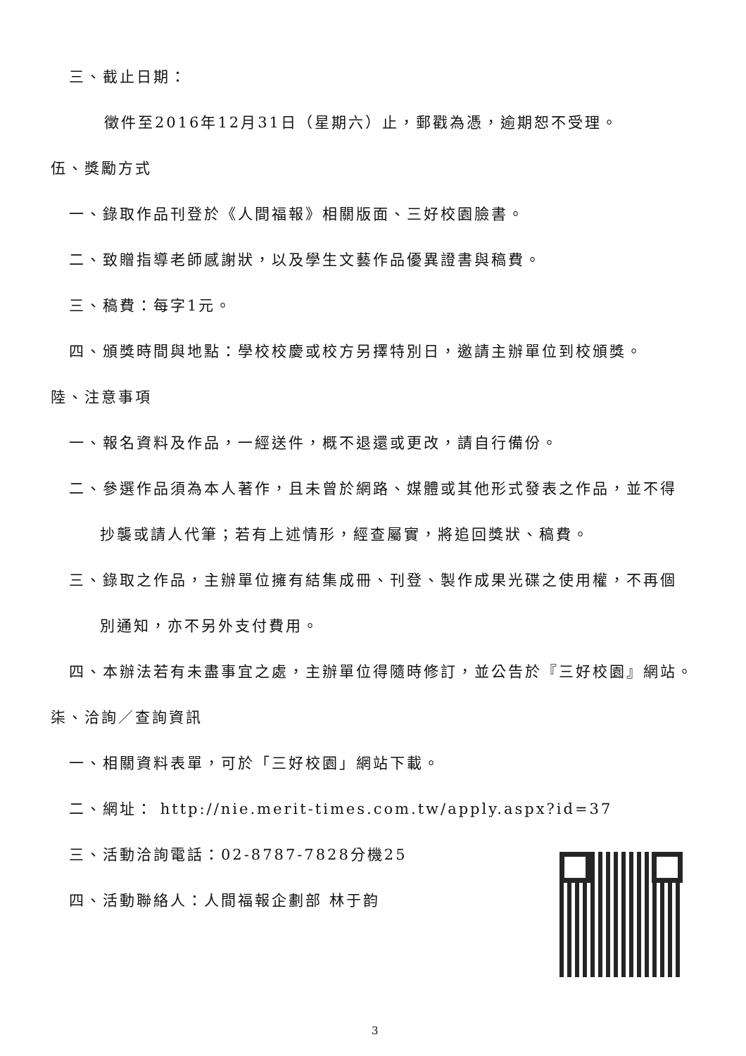三、截止日期：
徵件至2016年12月31日（星期六）止，郵戳為憑，逾期恕不受理。
伍、獎勵方式
一、錄取作品刊登於《人間福報》相關版面、三好校園臉書。
二、致贈指導老師感謝狀，以及學生文藝作品優異證書與稿費。
三、稿費：每字1元。
四、頒獎時間與地點：學校校慶或校方另擇特別日，邀請主辦單位到校頒獎。
陸、注意事項
一、報名資料及作品，一經送件，概不退還或更改，請自行備份。
二、參選作品須為本人著作，且未曾於網路、媒體或其他形式發表之作品，並不得
抄襲或請人代筆；若有上述情形，經查屬實，將追回獎狀、稿費。
三、錄取之作品，主辦單位擁有結集成冊、刊登、製作成果光碟之使用權，不再個
別通知，亦不另外支付費用。
四、本辦法若有未盡事宜之處，主辦單位得隨時修訂，並公告於『三好校園』網站。
柒、洽詢／查詢資訊
一、相關資料表單，可於「三好校園」網站下載。
二、網址： http://nie.merit-times.com.tw/apply.aspx?id=37
三、活動洽詢電話：02-8787-7828分機25
四、活動聯絡人：人間福報企劃部 林于韵
3